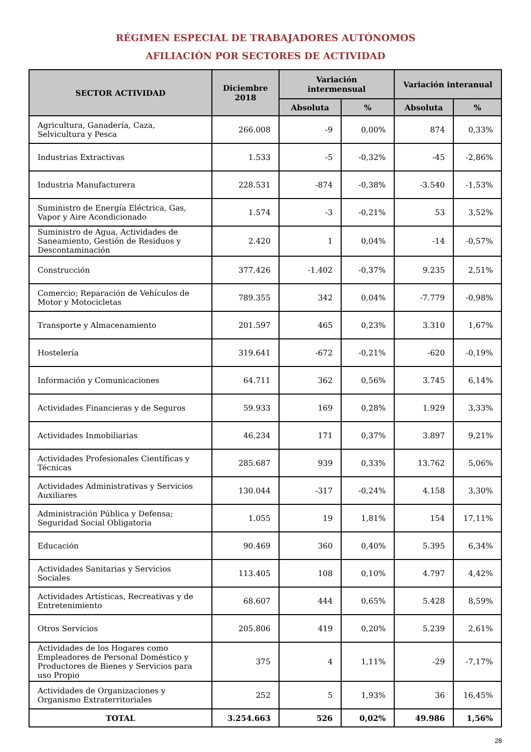RÉGIMEN ESPECIAL DE TRABAJADORES AUTÓNOMOS
AFILIACIÓN POR SECTORES DE ACTIVIDAD
| SECTOR ACTIVIDAD | Diciembre 2018 | Variación intermensual | | Variación interanual | |
| --- | --- | --- | --- | --- | --- |
| | | Absoluta | % | Absoluta | % |
| Agricultura, Ganadería, Caza, Selvicultura y Pesca | 266.008 | -9 | 0,00% | 874 | 0,33% |
| Industrias Extractivas | 1.533 | -5 | -0,32% | -45 | -2,86% |
| Industria Manufacturera | 228.531 | -874 | -0,38% | -3.540 | -1,53% |
| Suministro de Energía Eléctrica, Gas, Vapor y Aire Acondicionado | 1.574 | -3 | -0,21% | 53 | 3,52% |
| Suministro de Agua, Actividades de Saneamiento, Gestión de Residuos y Descontaminación | 2.420 | 1 | 0,04% | -14 | -0,57% |
| Construcción | 377.426 | -1.402 | -0,37% | 9.235 | 2,51% |
| Comercio; Reparación de Vehículos de Motor y Motocicletas | 789.355 | 342 | 0,04% | -7.779 | -0,98% |
| Transporte y Almacenamiento | 201.597 | 465 | 0,23% | 3.310 | 1,67% |
| Hostelería | 319.641 | -672 | -0,21% | -620 | -0,19% |
| Información y Comunicaciones | 64.711 | 362 | 0,56% | 3.745 | 6,14% |
| Actividades Financieras y de Seguros | 59.933 | 169 | 0,28% | 1.929 | 3,33% |
| Actividades Inmobiliarias | 46.234 | 171 | 0,37% | 3.897 | 9,21% |
| Actividades Profesionales Científicas y Técnicas | 285.687 | 939 | 0,33% | 13.762 | 5,06% |
| Actividades Administrativas y Servicios Auxiliares | 130.044 | -317 | -0,24% | 4.158 | 3,30% |
| Administración Pública y Defensa; Seguridad Social Obligatoria | 1.055 | 19 | 1,81% | 154 | 17,11% |
| Educación | 90.469 | 360 | 0,40% | 5.395 | 6,34% |
| Actividades Sanitarias y Servicios Sociales | 113.405 | 108 | 0,10% | 4.797 | 4,42% |
| Actividades Artísticas, Recreativas y de Entretenimiento | 68.607 | 444 | 0,65% | 5.428 | 8,59% |
| Otros Servicios | 205.806 | 419 | 0,20% | 5.239 | 2,61% |
| Actividades de los Hogares como Empleadores de Personal Doméstico y Productores de Bienes y Servicios para uso Propio | 375 | 4 | 1,11% | -29 | -7,17% |
| Actividades de Organizaciones y Organismo Extraterritoriales | 252 | 5 | 1,93% | 36 | 16,45% |
| TOTAL | 3.254.663 | 526 | 0,02% | 49.986 | 1,56% |
28